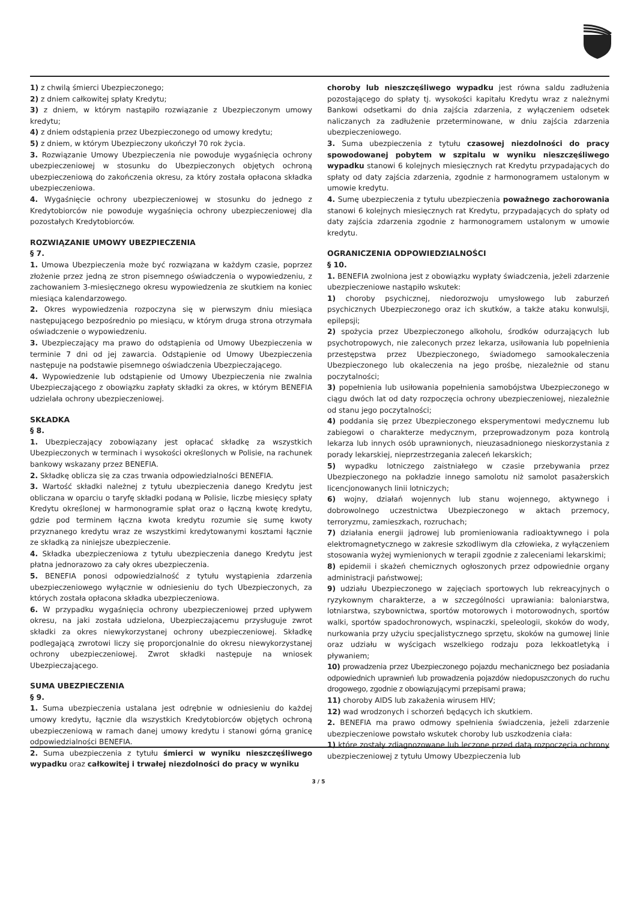1) z chwilą śmierci Ubezpieczonego;
2) z dniem całkowitej spłaty Kredytu;
3) z dniem, w którym nastąpiło rozwiązanie z Ubezpieczonym umowy kredytu;
4) z dniem odstąpienia przez Ubezpieczonego od umowy kredytu;
5) z dniem, w którym Ubezpieczony ukończył 70 rok życia.
3. Rozwiązanie Umowy Ubezpieczenia nie powoduje wygaśnięcia ochrony ubezpieczeniowej w stosunku do Ubezpieczonych objętych ochroną ubezpieczeniową do zakończenia okresu, za który została opłacona składka ubezpieczeniowa.
4. Wygaśnięcie ochrony ubezpieczeniowej w stosunku do jednego z Kredytobiorców nie powoduje wygaśnięcia ochrony ubezpieczeniowej dla pozostałych Kredytobiorców.
ROZWIĄZANIE UMOWY UBEZPIECZENIA
§ 7.
1. Umowa Ubezpieczenia może być rozwiązana w każdym czasie, poprzez złożenie przez jedną ze stron pisemnego oświadczenia o wypowiedzeniu, z zachowaniem 3-miesięcznego okresu wypowiedzenia ze skutkiem na koniec miesiąca kalendarzowego.
2. Okres wypowiedzenia rozpoczyna się w pierwszym dniu miesiąca następującego bezpośrednio po miesiącu, w którym druga strona otrzymała oświadczenie o wypowiedzeniu.
3. Ubezpieczający ma prawo do odstąpienia od Umowy Ubezpieczenia w terminie 7 dni od jej zawarcia. Odstąpienie od Umowy Ubezpieczenia następuje na podstawie pisemnego oświadczenia Ubezpieczającego.
4. Wypowiedzenie lub odstąpienie od Umowy Ubezpieczenia nie zwalnia Ubezpieczającego z obowiązku zapłaty składki za okres, w którym BENEFIA udzielała ochrony ubezpieczeniowej.
SKŁADKA
§ 8.
1. Ubezpieczający zobowiązany jest opłacać składkę za wszystkich Ubezpieczonych w terminach i wysokości określonych w Polisie, na rachunek bankowy wskazany przez BENEFIA.
2. Składkę oblicza się za czas trwania odpowiedzialności BENEFIA.
3. Wartość składki należnej z tytułu ubezpieczenia danego Kredytu jest obliczana w oparciu o taryfę składki podaną w Polisie, liczbę miesięcy spłaty Kredytu określonej w harmonogramie spłat oraz o łączną kwotę kredytu, gdzie pod terminem łączna kwota kredytu rozumie się sumę kwoty przyznanego kredytu wraz ze wszystkimi kredytowanymi kosztami łącznie ze składką za niniejsze ubezpieczenie.
4. Składka ubezpieczeniowa z tytułu ubezpieczenia danego Kredytu jest płatna jednorazowo za cały okres ubezpieczenia.
5. BENEFIA ponosi odpowiedzialność z tytułu wystąpienia zdarzenia ubezpieczeniowego wyłącznie w odniesieniu do tych Ubezpieczonych, za których została opłacona składka ubezpieczeniowa.
6. W przypadku wygaśnięcia ochrony ubezpieczeniowej przed upływem okresu, na jaki została udzielona, Ubezpieczającemu przysługuje zwrot składki za okres niewykorzystanej ochrony ubezpieczeniowej. Składkę podlegającą zwrotowi liczy się proporcjonalnie do okresu niewykorzystanej ochrony ubezpieczeniowej. Zwrot składki następuje na wniosek Ubezpieczającego.
SUMA UBEZPIECZENIA
§ 9.
1. Suma ubezpieczenia ustalana jest odrębnie w odniesieniu do każdej umowy kredytu, łącznie dla wszystkich Kredytobiorców objętych ochroną ubezpieczeniową w ramach danej umowy kredytu i stanowi górną granicę odpowiedzialności BENEFIA.
2. Suma ubezpieczenia z tytułu śmierci w wyniku nieszczęśliwego wypadku oraz całkowitej i trwałej niezdolności do pracy w wyniku
choroby lub nieszczęśliwego wypadku jest równa saldu zadłużenia pozostającego do spłaty tj. wysokości kapitału Kredytu wraz z należnymi Bankowi odsetkami do dnia zajścia zdarzenia, z wyłączeniem odsetek naliczanych za zadłużenie przeterminowane, w dniu zajścia zdarzenia ubezpieczeniowego.
3. Suma ubezpieczenia z tytułu czasowej niezdolności do pracy spowodowanej pobytem w szpitalu w wyniku nieszczęśliwego wypadku stanowi 6 kolejnych miesięcznych rat Kredytu przypadających do spłaty od daty zajścia zdarzenia, zgodnie z harmonogramem ustalonym w umowie kredytu.
4. Sumę ubezpieczenia z tytułu ubezpieczenia poważnego zachorowania stanowi 6 kolejnych miesięcznych rat Kredytu, przypadających do spłaty od daty zajścia zdarzenia zgodnie z harmonogramem ustalonym w umowie kredytu.
OGRANICZENIA ODPOWIEDZIALNOŚCI
§ 10.
1. BENEFIA zwolniona jest z obowiązku wypłaty świadczenia, jeżeli zdarzenie ubezpieczeniowe nastąpiło wskutek:
1) choroby psychicznej, niedorozwoju umysłowego lub zaburzeń psychicznych Ubezpieczonego oraz ich skutków, a także ataku konwulsji, epilepsji;
2) spożycia przez Ubezpieczonego alkoholu, środków odurzających lub psychotropowych, nie zaleconych przez lekarza, usiłowania lub popełnienia przestępstwa przez Ubezpieczonego, świadomego samookaleczenia Ubezpieczonego lub okaleczenia na jego prośbę, niezależnie od stanu poczytalności;
3) popełnienia lub usiłowania popełnienia samobójstwa Ubezpieczonego w ciągu dwóch lat od daty rozpoczęcia ochrony ubezpieczeniowej, niezależnie od stanu jego poczytalności;
4) poddania się przez Ubezpieczonego eksperymentowi medycznemu lub zabiegowi o charakterze medycznym, przeprowadzonym poza kontrolą lekarza lub innych osób uprawnionych, nieuzasadnionego nieskorzystania z porady lekarskiej, nieprzestrzegania zaleceń lekarskich;
5) wypadku lotniczego zaistniałego w czasie przebywania przez Ubezpieczonego na pokładzie innego samolotu niż samolot pasażerskich licencjonowanych linii lotniczych;
6) wojny, działań wojennych lub stanu wojennego, aktywnego i dobrowolnego uczestnictwa Ubezpieczonego w aktach przemocy, terroryzmu, zamieszkach, rozruchach;
7) działania energii jądrowej lub promieniowania radioaktywnego i pola elektromagnetycznego w zakresie szkodliwym dla człowieka, z wyłączeniem stosowania wyżej wymienionych w terapii zgodnie z zaleceniami lekarskimi;
8) epidemii i skażeń chemicznych ogłoszonych przez odpowiednie organy administracji państwowej;
9) udziału Ubezpieczonego w zajęciach sportowych lub rekreacyjnych o ryzykownym charakterze, a w szczególności uprawiania: baloniarstwa, lotniarstwa, szybownictwa, sportów motorowych i motorowodnych, sportów walki, sportów spadochronowych, wspinaczki, speleologii, skoków do wody, nurkowania przy użyciu specjalistycznego sprzętu, skoków na gumowej linie oraz udziału w wyścigach wszelkiego rodzaju poza lekkoatletyką i pływaniem;
10) prowadzenia przez Ubezpieczonego pojazdu mechanicznego bez posiadania odpowiednich uprawnień lub prowadzenia pojazdów niedopuszczonych do ruchu drogowego, zgodnie z obowiązującymi przepisami prawa;
11) choroby AIDS lub zakażenia wirusem HIV;
12) wad wrodzonych i schorzeń będących ich skutkiem.
2. BENEFIA ma prawo odmowy spełnienia świadczenia, jeżeli zdarzenie ubezpieczeniowe powstało wskutek choroby lub uszkodzenia ciała:
1) które zostały zdiagnozowane lub leczone przed datą rozpoczęcia ochrony ubezpieczeniowej z tytułu Umowy Ubezpieczenia lub
3 / 5